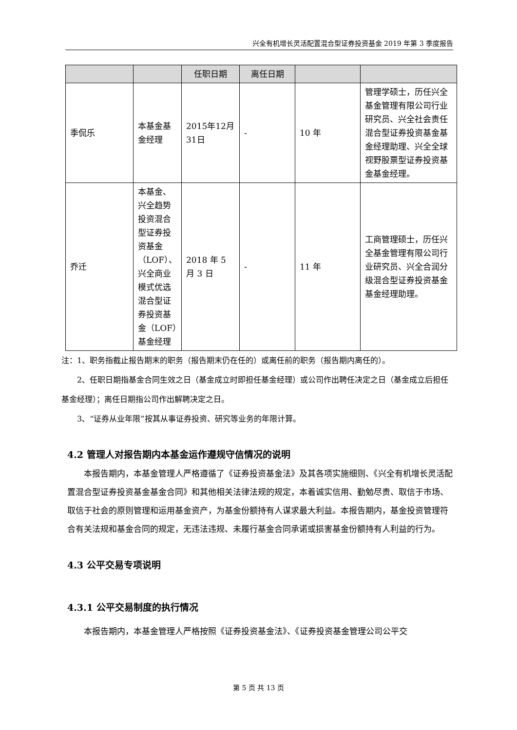兴全有机增长灵活配置混合型证券投资基金 2019 年第 3 季度报告
| | | 任职日期 | 离任日期 | | |
| 季侃乐 | 本基金基金经理 | 2015年12月31日 | - | 10 年 | 管理学硕士，历任兴全基金管理有限公司行业研究员、兴全社会责任混合型证券投资基金基金经理助理、兴全全球视野股票型证券投资基金基金经理。 |
| 乔迁 | 本基金、兴全趋势投资混合型证券投资基金（LOF）、兴全商业模式优选混合型证券投资基金（LOF）基金经理 | 2018 年 5 月 3 日 | - | 11 年 | 工商管理硕士，历任兴全基金管理有限公司行业研究员、兴全合润分级混合型证券投资基金基金经理助理。 |
注：1、职务指截止报告期末的职务（报告期末仍在任的）或离任前的职务（报告期内离任的）。
2、任职日期指基金合同生效之日（基金成立时即担任基金经理）或公司作出聘任决定之日（基金成立后担任基金经理）；离任日期指公司作出解聘决定之日。
3、“证券从业年限”按其从事证券投资、研究等业务的年限计算。
4.2 管理人对报告期内本基金运作遵规守信情况的说明
本报告期内，本基金管理人严格遵循了《证券投资基金法》及其各项实施细则、《兴全有机增长灵活配置混合型证券投资基金基金合同》和其他相关法律法规的规定，本着诚实信用、勤勉尽责、取信于市场、取信于社会的原则管理和运用基金资产，为基金份额持有人谋求最大利益。本报告期内，基金投资管理符合有关法规和基金合同的规定，无违法违规、未履行基金合同承诺或损害基金份额持有人利益的行为。
4.3 公平交易专项说明
4.3.1 公平交易制度的执行情况
本报告期内，本基金管理人严格按照《证券投资基金法》、《证券投资基金管理公司公平交
第 5 页 共 13 页